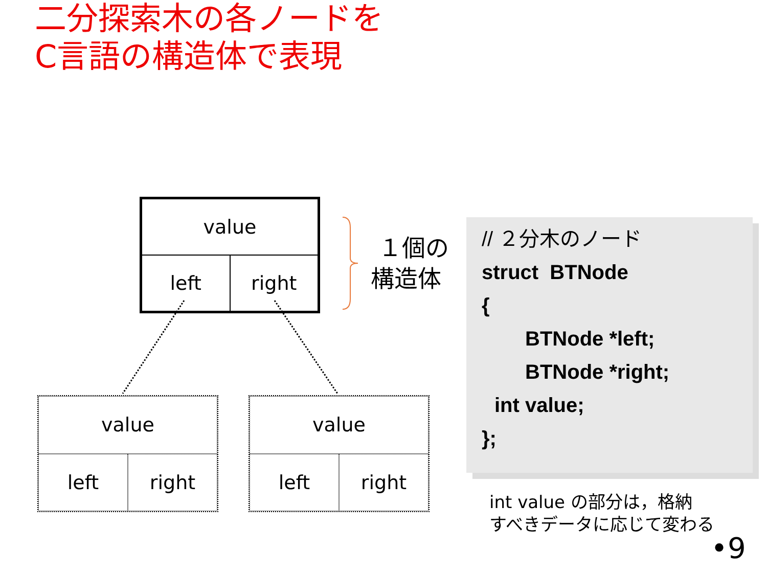二分探索木の各ノードを
C言語の構造体で表現
value
left
right
value
left
right
value
left
right
１個の
構造体
// ２分木のノード
struct BTNode
{
BTNode *left;
BTNode *right;
int value;
};
int value の部分は，格納
すべきデータに応じて変わる
•9